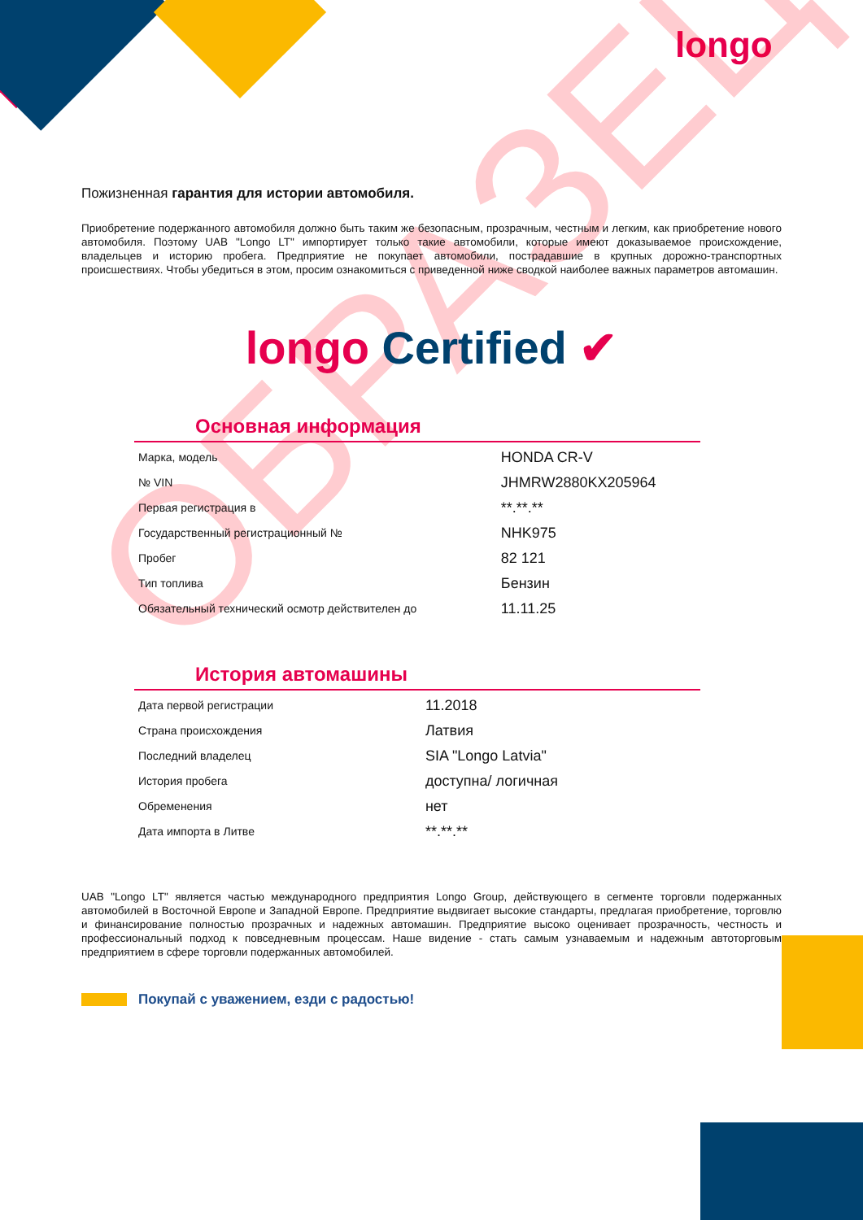longo
ОБРАЗЕЦ
Пожизненная гарантия для истории автомобиля.
Приобретение подержанного автомобиля должно быть таким же безопасным, прозрачным, честным и легким, как приобретение нового автомобиля. Поэтому UAB "Longo LT" импортирует только такие автомобили, которые имеют доказываемое происхождение, владельцев и историю пробега. Предприятие не покупает автомобили, пострадавшие в крупных дорожно-транспортных происшествиях. Чтобы убедиться в этом, просим ознакомиться с приведенной ниже сводкой наиболее важных параметров автомашин.
longo Certified ✔
Основная информация
| Марка, модель | HONDA CR-V |
| № VIN | JHMRW2880KX205964 |
| Первая регистрация в | **.**.** |
| Государственный регистрационный № | NHK975 |
| Пробег | 82 121 |
| Тип топлива | Бензин |
| Обязательный технический осмотр действителен до | 11.11.25 |
История автомашины
| Дата первой регистрации | 11.2018 |
| Страна происхождения | Латвия |
| Последний владелец | SIA "Longo Latvia" |
| История пробега | доступна/ логичная |
| Обременения | нет |
| Дата импорта в Литве | **.**.** |
UAB "Longo LT" является частью международного предприятия Longo Group, действующего в сегменте торговли подержанных автомобилей в Восточной Европе и Западной Европе. Предприятие выдвигает высокие стандарты, предлагая приобретение, торговлю и финансирование полностью прозрачных и надежных автомашин. Предприятие высоко оценивает прозрачность, честность и профессиональный подход к повседневным процессам. Наше видение - стать самым узнаваемым и надежным автоторговым предприятием в сфере торговли подержанных автомобилей.
Покупай с уважением, езди с радостью!